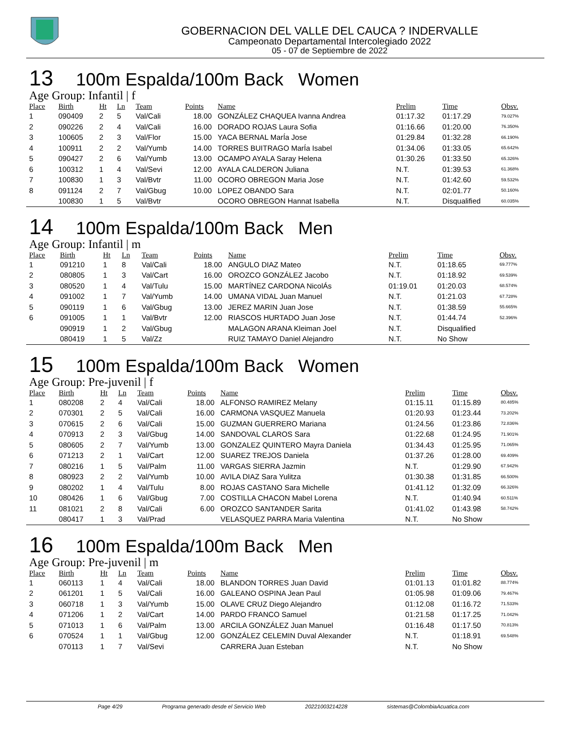GOBERNACION DEL VALLE DEL CAUCA ? INDERVALLE
Campeonato Departamental Intercolegiado 2022
05 - 07 de Septiembre de 2022
13 100m Espalda/100m Back Women
Age Group: Infantil | f
| Place | Birth | Ht | Ln | Team | Points | Name | Prelim | Time | Obsv. |
| --- | --- | --- | --- | --- | --- | --- | --- | --- | --- |
| 1 | 090409 | 2 | 5 | Val/Cali | 18.00 | GONZÁLEZ CHAQUEA Ivanna Andrea | 01:17.32 | 01:17.29 | 79.027% |
| 2 | 090226 | 2 | 4 | Val/Cali | 16.00 | DORADO ROJAS Laura Sofia | 01:16.66 | 01:20.00 | 76.350% |
| 3 | 100605 | 2 | 3 | Val/Flor | 15.00 | YACA BERNAL MarÍa Jose | 01:29.84 | 01:32.28 | 66.190% |
| 4 | 100911 | 2 | 2 | Val/Yumb | 14.00 | TORRES BUITRAGO MarÍa Isabel | 01:34.06 | 01:33.05 | 65.642% |
| 5 | 090427 | 2 | 6 | Val/Yumb | 13.00 | OCAMPO AYALA Saray Helena | 01:30.26 | 01:33.50 | 65.326% |
| 6 | 100312 | 1 | 4 | Val/Sevi | 12.00 | AYALA CALDERON Juliana | N.T. | 01:39.53 | 61.368% |
| 7 | 100830 | 1 | 3 | Val/Bvtr | 11.00 | OCORO OBREGON Maria Jose | N.T. | 01:42.60 | 59.532% |
| 8 | 091124 | 2 | 7 | Val/Gbug | 10.00 | LOPEZ OBANDO Sara | N.T. | 02:01.77 | 50.160% |
| | 100830 | 1 | 5 | Val/Bvtr | | OCORO OBREGON Hannat Isabella | N.T. | Disqualified | 60.035% |
14 100m Espalda/100m Back Men
Age Group: Infantil | m
| Place | Birth | Ht | Ln | Team | Points | Name | Prelim | Time | Obsv. |
| --- | --- | --- | --- | --- | --- | --- | --- | --- | --- |
| 1 | 091210 | 1 | 8 | Val/Cali | 18.00 | ANGULO DIAZ Mateo | N.T. | 01:18.65 | 69.777% |
| 2 | 080805 | 1 | 3 | Val/Cart | 16.00 | OROZCO GONZÁLEZ Jacobo | N.T. | 01:18.92 | 69.539% |
| 3 | 080520 | 1 | 4 | Val/Tulu | 15.00 | MARTÍNEZ CARDONA NicolÁs | 01:19.01 | 01:20.03 | 68.574% |
| 4 | 091002 | 1 | 7 | Val/Yumb | 14.00 | UMANA VIDAL Juan Manuel | N.T. | 01:21.03 | 67.728% |
| 5 | 090119 | 1 | 6 | Val/Gbug | 13.00 | JEREZ MARIN Juan Jose | N.T. | 01:38.59 | 55.665% |
| 6 | 091005 | 1 | 1 | Val/Bvtr | 12.00 | RIASCOS HURTADO Juan Jose | N.T. | 01:44.74 | 52.396% |
| | 090919 | 1 | 2 | Val/Gbug | | MALAGON ARANA Kleiman Joel | N.T. | Disqualified | |
| | 080419 | 1 | 5 | Val/Zz | | RUIZ TAMAYO Daniel Alejandro | N.T. | No Show | |
15 100m Espalda/100m Back Women
Age Group: Pre-juvenil | f
| Place | Birth | Ht | Ln | Team | Points | Name | Prelim | Time | Obsv. |
| --- | --- | --- | --- | --- | --- | --- | --- | --- | --- |
| 1 | 080208 | 2 | 4 | Val/Cali | 18.00 | ALFONSO RAMIREZ Melany | 01:15.11 | 01:15.89 | 80.485% |
| 2 | 070301 | 2 | 5 | Val/Cali | 16.00 | CARMONA VASQUEZ Manuela | 01:20.93 | 01:23.44 | 73.202% |
| 3 | 070615 | 2 | 6 | Val/Cali | 15.00 | GUZMAN GUERRERO Mariana | 01:24.56 | 01:23.86 | 72.836% |
| 4 | 070913 | 2 | 3 | Val/Gbug | 14.00 | SANDOVAL CLAROS Sara | 01:22.68 | 01:24.95 | 71.901% |
| 5 | 080605 | 2 | 7 | Val/Yumb | 13.00 | GONZALEZ QUINTERO Mayra Daniela | 01:34.43 | 01:25.95 | 71.065% |
| 6 | 071213 | 2 | 1 | Val/Cart | 12.00 | SUAREZ TREJOS Daniela | 01:37.26 | 01:28.00 | 69.409% |
| 7 | 080216 | 1 | 5 | Val/Palm | 11.00 | VARGAS SIERRA Jazmin | N.T. | 01:29.90 | 67.942% |
| 8 | 080923 | 2 | 2 | Val/Yumb | 10.00 | AVILA DIAZ Sara Yulitza | 01:30.38 | 01:31.85 | 66.500% |
| 9 | 080202 | 1 | 4 | Val/Tulu | 8.00 | ROJAS CASTANO Sara Michelle | 01:41.12 | 01:32.09 | 66.326% |
| 10 | 080426 | 1 | 6 | Val/Gbug | 7.00 | COSTILLA CHACON Mabel Lorena | N.T. | 01:40.94 | 60.511% |
| 11 | 081021 | 2 | 8 | Val/Cali | 6.00 | OROZCO SANTANDER Sarita | 01:41.02 | 01:43.98 | 58.742% |
| | 080417 | 1 | 3 | Val/Prad | | VELASQUEZ PARRA Maria Valentina | N.T. | No Show | |
16 100m Espalda/100m Back Men
Age Group: Pre-juvenil | m
| Place | Birth | Ht | Ln | Team | Points | Name | Prelim | Time | Obsv. |
| --- | --- | --- | --- | --- | --- | --- | --- | --- | --- |
| 1 | 060113 | 1 | 4 | Val/Cali | 18.00 | BLANDON TORRES Juan David | 01:01.13 | 01:01.82 | 88.774% |
| 2 | 061201 | 1 | 5 | Val/Cali | 16.00 | GALEANO OSPINA Jean Paul | 01:05.98 | 01:09.06 | 79.467% |
| 3 | 060718 | 1 | 3 | Val/Yumb | 15.00 | OLAVE CRUZ Diego Alejandro | 01:12.08 | 01:16.72 | 71.533% |
| 4 | 071206 | 1 | 2 | Val/Cart | 14.00 | PARDO FRANCO Samuel | 01:21.58 | 01:17.25 | 71.042% |
| 5 | 071013 | 1 | 6 | Val/Palm | 13.00 | ARCILA GONZÁLEZ Juan Manuel | 01:16.48 | 01:17.50 | 70.813% |
| 6 | 070524 | 1 | 1 | Val/Gbug | 12.00 | GONZÁLEZ CELEMIN Duval Alexander | N.T. | 01:18.91 | 69.548% |
| | 070113 | 1 | 7 | Val/Sevi | | CARRERA Juan Esteban | N.T. | No Show | |
Page 4/29 Programa generado desde el Servicio Web 20221003214228 sistemas@ColombiaAcuatica.com